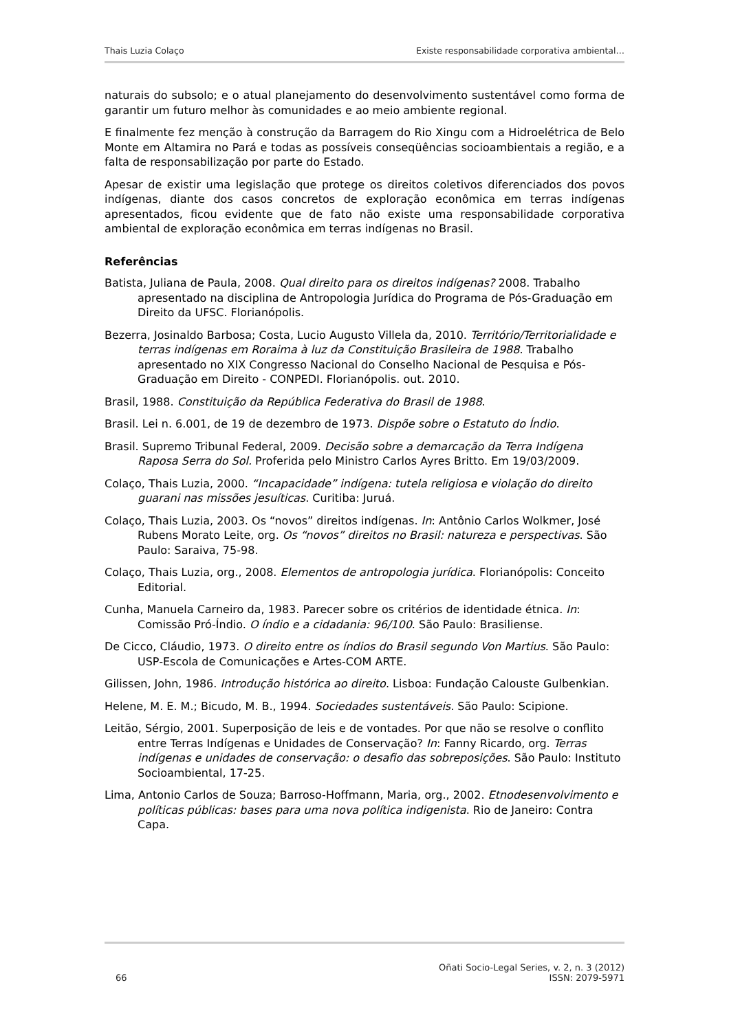Thais Luzia Colaço Existe responsabilidade corporativa ambiental…
naturais do subsolo; e o atual planejamento do desenvolvimento sustentável como forma de garantir um futuro melhor às comunidades e ao meio ambiente regional.
E finalmente fez menção à construção da Barragem do Rio Xingu com a Hidroelétrica de Belo Monte em Altamira no Pará e todas as possíveis conseqüências socioambientais a região, e a falta de responsabilização por parte do Estado.
Apesar de existir uma legislação que protege os direitos coletivos diferenciados dos povos indígenas, diante dos casos concretos de exploração econômica em terras indígenas apresentados, ficou evidente que de fato não existe uma responsabilidade corporativa ambiental de exploração econômica em terras indígenas no Brasil.
Referências
Batista, Juliana de Paula, 2008. Qual direito para os direitos indígenas? 2008. Trabalho apresentado na disciplina de Antropologia Jurídica do Programa de Pós-Graduação em Direito da UFSC. Florianópolis.
Bezerra, Josinaldo Barbosa; Costa, Lucio Augusto Villela da, 2010. Território/Territorialidade e terras indígenas em Roraima à luz da Constituição Brasileira de 1988. Trabalho apresentado no XIX Congresso Nacional do Conselho Nacional de Pesquisa e Pós-Graduação em Direito - CONPEDI. Florianópolis. out. 2010.
Brasil, 1988. Constituição da República Federativa do Brasil de 1988.
Brasil. Lei n. 6.001, de 19 de dezembro de 1973. Dispõe sobre o Estatuto do Índio.
Brasil. Supremo Tribunal Federal, 2009. Decisão sobre a demarcação da Terra Indígena Raposa Serra do Sol. Proferida pelo Ministro Carlos Ayres Britto. Em 19/03/2009.
Colaço, Thais Luzia, 2000. “Incapacidade” indígena: tutela religiosa e violação do direito guarani nas missões jesuíticas. Curitiba: Juruá.
Colaço, Thais Luzia, 2003. Os “novos” direitos indígenas. In: Antônio Carlos Wolkmer, José Rubens Morato Leite, org. Os “novos” direitos no Brasil: natureza e perspectivas. São Paulo: Saraiva, 75-98.
Colaço, Thais Luzia, org., 2008. Elementos de antropologia jurídica. Florianópolis: Conceito Editorial.
Cunha, Manuela Carneiro da, 1983. Parecer sobre os critérios de identidade étnica. In: Comissão Pró-Índio. O índio e a cidadania: 96/100. São Paulo: Brasiliense.
De Cicco, Cláudio, 1973. O direito entre os índios do Brasil segundo Von Martius. São Paulo: USP-Escola de Comunicações e Artes-COM ARTE.
Gilissen, John, 1986. Introdução histórica ao direito. Lisboa: Fundação Calouste Gulbenkian.
Helene, M. E. M.; Bicudo, M. B., 1994. Sociedades sustentáveis. São Paulo: Scipione.
Leitão, Sérgio, 2001. Superposição de leis e de vontades. Por que não se resolve o conflito entre Terras Indígenas e Unidades de Conservação? In: Fanny Ricardo, org. Terras indígenas e unidades de conservação: o desafio das sobreposições. São Paulo: Instituto Socioambiental, 17-25.
Lima, Antonio Carlos de Souza; Barroso-Hoffmann, Maria, org., 2002. Etnodesenvolvimento e políticas públicas: bases para uma nova política indigenista. Rio de Janeiro: Contra Capa.
66 Oñati Socio-Legal Series, v. 2, n. 3 (2012)
ISSN: 2079-5971